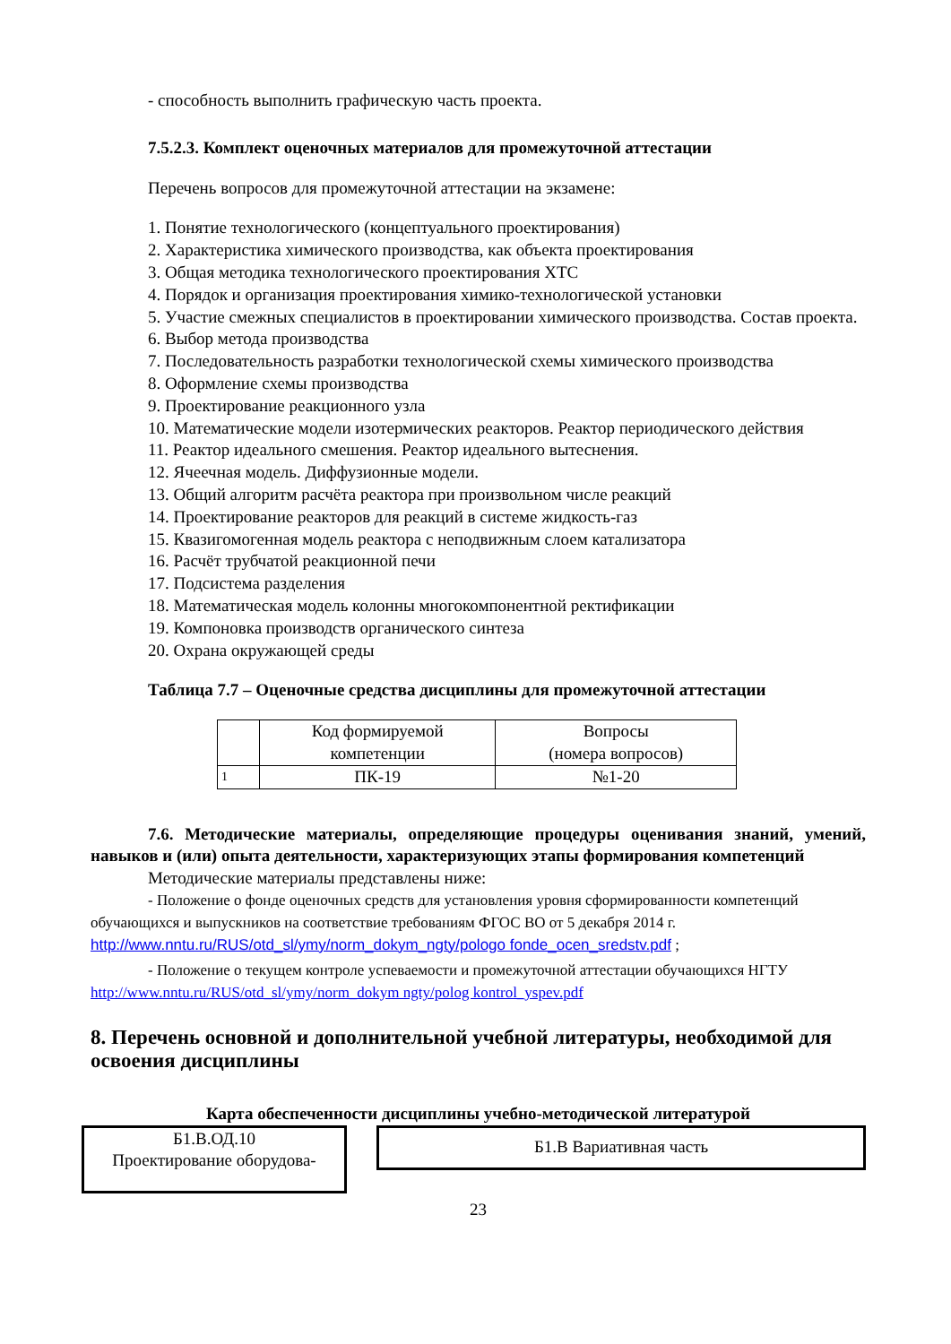- способность выполнить графическую часть проекта.
7.5.2.3. Комплект оценочных материалов для промежуточной аттестации
Перечень вопросов для промежуточной аттестации на экзамене:
1. Понятие технологического (концептуального проектирования)
2. Характеристика химического производства, как объекта проектирования
3. Общая методика технологического проектирования ХТС
4. Порядок и организация проектирования химико-технологической установки
5. Участие смежных специалистов в проектировании химического производства. Состав проекта.
6. Выбор метода производства
7. Последовательность разработки технологической схемы химического производства
8. Оформление схемы производства
9. Проектирование реакционного узла
10. Математические модели изотермических реакторов. Реактор периодического действия
11. Реактор идеального смешения. Реактор идеального вытеснения.
12. Ячеечная модель. Диффузионные модели.
13. Общий алгоритм расчёта реактора при произвольном числе реакций
14. Проектирование реакторов для реакций в системе жидкость-газ
15. Квазигомогенная модель реактора с неподвижным слоем катализатора
16. Расчёт трубчатой реакционной печи
17. Подсистема разделения
18. Математическая модель колонны многокомпонентной ректификации
19. Компоновка производств органического синтеза
20. Охрана окружающей среды
Таблица 7.7 – Оценочные средства дисциплины для промежуточной аттестации
| | Код формируемой компетенции | Вопросы (номера вопросов) |
| 1 | ПК-19 | №1-20 |
7.6. Методические материалы, определяющие процедуры оценивания знаний, умений, навыков и (или) опыта деятельности, характеризующих этапы формирования компетенций
Методические материалы представлены ниже:
- Положение о фонде оценочных средств для установления уровня сформированности компетенций обучающихся и выпускников на соответствие требованиям ФГОС ВО от 5 декабря 2014 г. http://www.nntu.ru/RUS/otd_sl/ymy/norm_dokym_ngty/pologo fonde_ocen_sredstv.pdf ;
- Положение о текущем контроле успеваемости и промежуточной аттестации обучающихся НГТУ http://www.nntu.ru/RUS/otd_sl/ymy/norm_dokym ngty/polog kontrol_yspev.pdf
8. Перечень основной и дополнительной учебной литературы, необходимой для освоения дисциплины
Карта обеспеченности дисциплины учебно-методической литературой
Б1.В.ОД.10
Проектирование оборудова-
Б1.В Вариативная часть
23